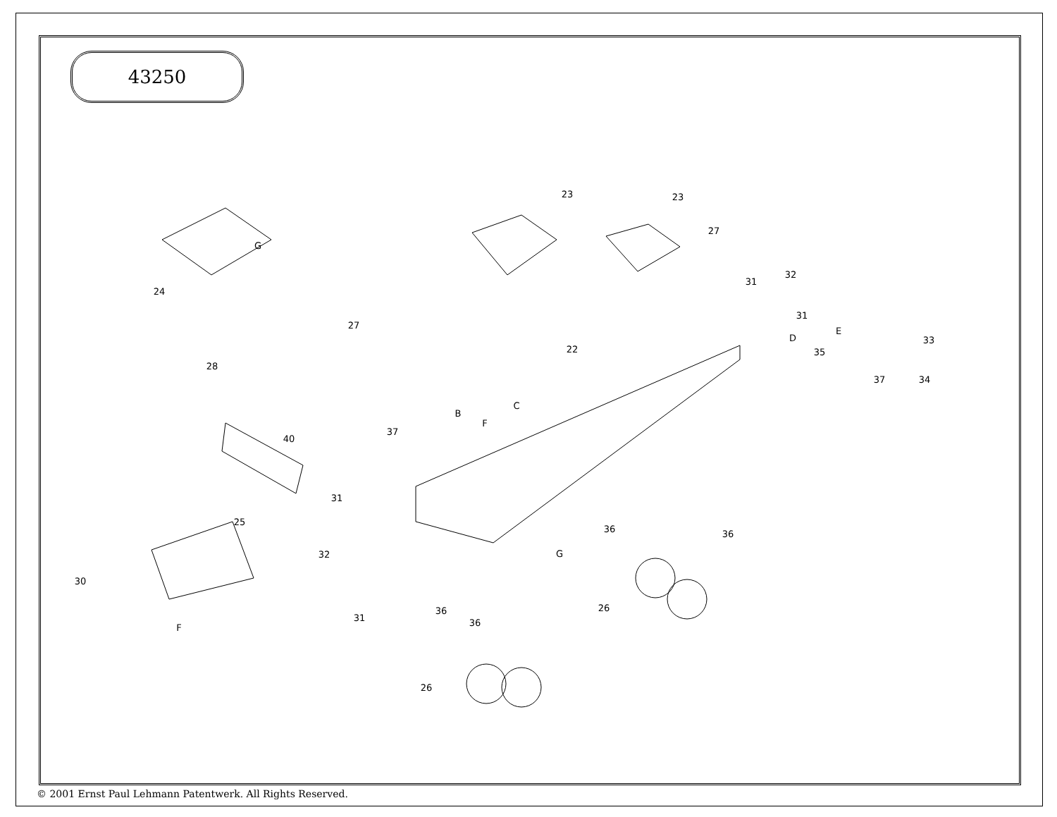43250
23
23
27
24
27
31
32
31
33
22
28
35
37
34
37
40
31
25
36
36
32
30
36
31
36
26
26
G
D
E
B
F
C
G
F
© 2001 Ernst Paul Lehmann Patentwerk. All Rights Reserved.